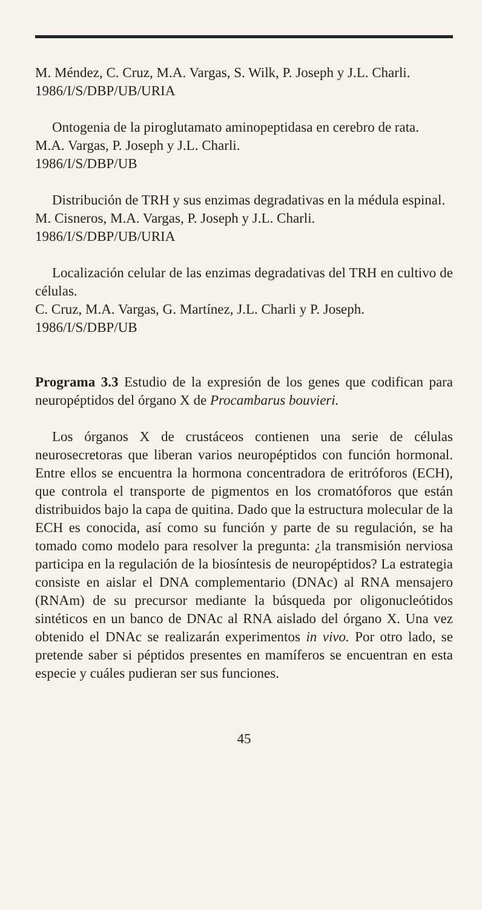M. Méndez, C. Cruz, M.A. Vargas, S. Wilk, P. Joseph y J.L. Charli.
1986/I/S/DBP/UB/URIA
Ontogenia de la piroglutamato aminopeptidasa en cerebro de rata.
M.A. Vargas, P. Joseph y J.L. Charli.
1986/I/S/DBP/UB
Distribución de TRH y sus enzimas degradativas en la médula espinal.
M. Cisneros, M.A. Vargas, P. Joseph y J.L. Charli.
1986/I/S/DBP/UB/URIA
Localización celular de las enzimas degradativas del TRH en cultivo de células.
C. Cruz, M.A. Vargas, G. Martínez, J.L. Charli y P. Joseph.
1986/I/S/DBP/UB
Programa 3.3 Estudio de la expresión de los genes que codifican para neuropéptidos del órgano X de Procambarus bouvieri.
Los órganos X de crustáceos contienen una serie de células neurosecretoras que liberan varios neuropéptidos con función hormonal. Entre ellos se encuentra la hormona concentradora de eritróforos (ECH), que controla el transporte de pigmentos en los cromatóforos que están distribuidos bajo la capa de quitina. Dado que la estructura molecular de la ECH es conocida, así como su función y parte de su regulación, se ha tomado como modelo para resolver la pregunta: ¿la transmisión nerviosa participa en la regulación de la biosíntesis de neuropéptidos? La estrategia consiste en aislar el DNA complementario (DNAc) al RNA mensajero (RNAm) de su precursor mediante la búsqueda por oligonucleótidos sintéticos en un banco de DNAc al RNA aislado del órgano X. Una vez obtenido el DNAc se realizarán experimentos in vivo. Por otro lado, se pretende saber si péptidos presentes en mamíferos se encuentran en esta especie y cuáles pudieran ser sus funciones.
45